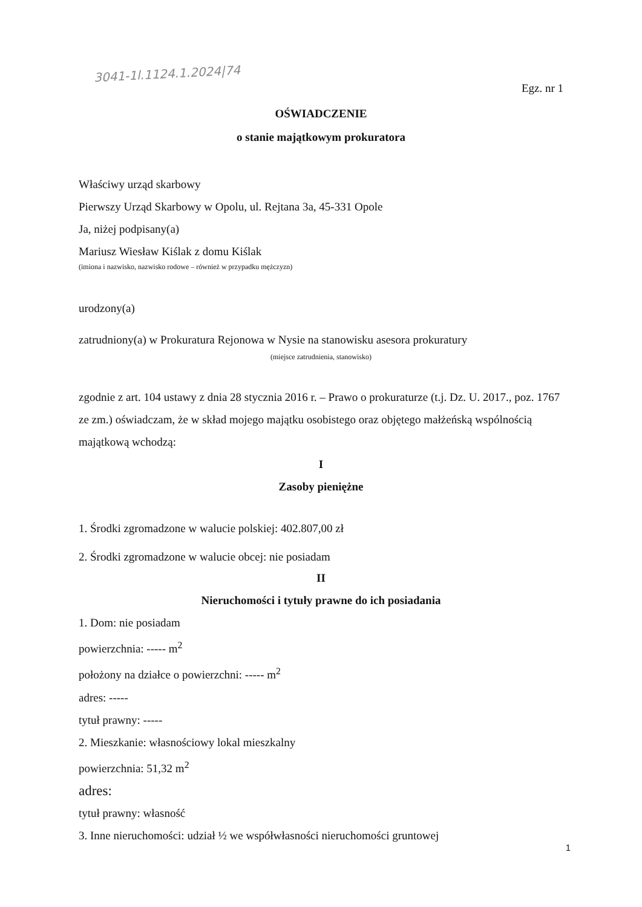3041-1l.1124.1.2024|74
Egz. nr 1
OŚWIADCZENIE
o stanie majątkowym prokuratora
Właściwy urząd skarbowy
Pierwszy Urząd Skarbowy w Opolu, ul. Rejtana 3a, 45-331 Opole
Ja, niżej podpisany(a)
Mariusz Wiesław Kiślak z domu Kiślak
(imiona i nazwisko, nazwisko rodowe – również w przypadku mężczyzn)
urodzony(a)
zatrudniony(a) w Prokuratura Rejonowa w Nysie na stanowisku asesora prokuratury
(miejsce zatrudnienia, stanowisko)
zgodnie z art. 104 ustawy z dnia 28 stycznia 2016 r. – Prawo o prokuraturze (t.j. Dz. U. 2017., poz. 1767 ze zm.) oświadczam, że w skład mojego majątku osobistego oraz objętego małżeńską wspólnością majątkową wchodzą:
I
Zasoby pieniężne
1. Środki zgromadzone w walucie polskiej: 402.807,00 zł
2. Środki zgromadzone w walucie obcej: nie posiadam
II
Nieruchomości i tytuły prawne do ich posiadania
1. Dom: nie posiadam
powierzchnia: ----- m<sup>2</sup>
położony na działce o powierzchni: ----- m<sup>2</sup>
adres: -----
tytuł prawny: -----
2. Mieszkanie: własnościowy lokal mieszkalny
powierzchnia: 51,32 m<sup>2</sup>
adres:
tytuł prawny: własność
3. Inne nieruchomości: udział ½ we współwłasności nieruchomości gruntowej
1